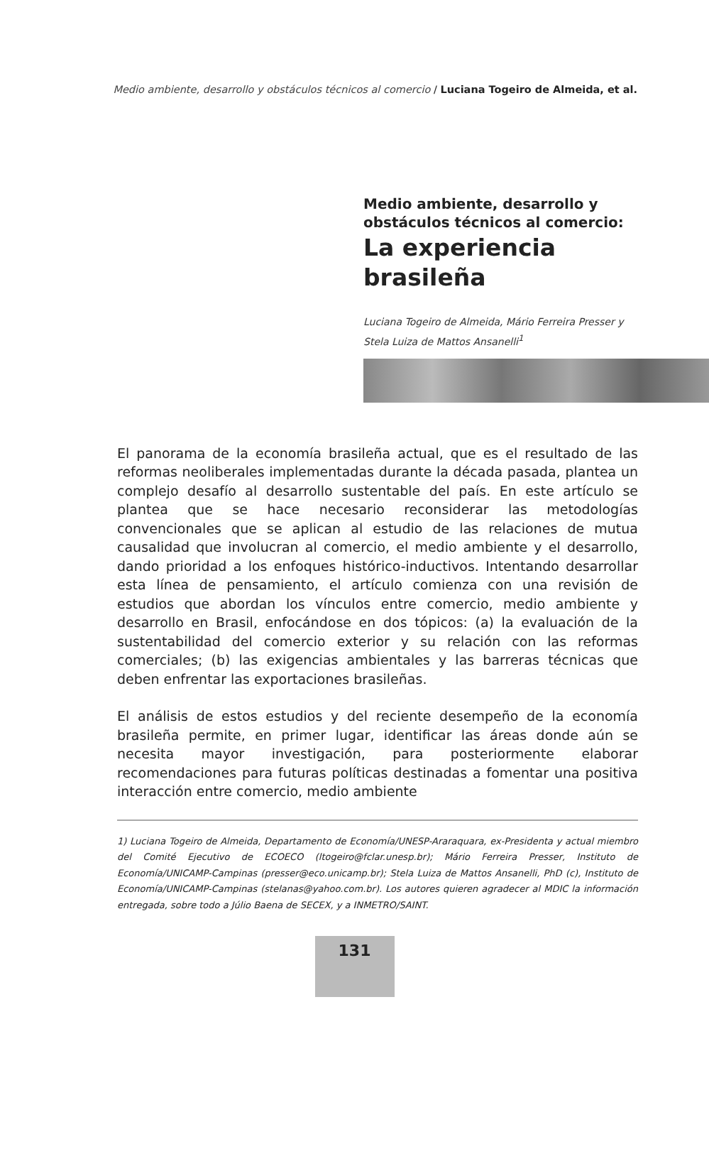Medio ambiente, desarrollo y obstáculos técnicos al comercio / Luciana Togeiro de Almeida, et al.
Medio ambiente, desarrollo y obstáculos técnicos al comercio:
La experiencia brasileña
Luciana Togeiro de Almeida, Mário Ferreira Presser y Stela Luiza de Mattos Ansanelli<sup>1</sup>
El panorama de la economía brasileña actual, que es el resultado de las reformas neoliberales implementadas durante la década pasada, plantea un complejo desafío al desarrollo sustentable del país. En este artículo se plantea que se hace necesario reconsiderar las metodologías convencionales que se aplican al estudio de las relaciones de mutua causalidad que involucran al comercio, el medio ambiente y el desarrollo, dando prioridad a los enfoques histórico-inductivos. Intentando desarrollar esta línea de pensamiento, el artículo comienza con una revisión de estudios que abordan los vínculos entre comercio, medio ambiente y desarrollo en Brasil, enfocándose en dos tópicos: (a) la evaluación de la sustentabilidad del comercio exterior y su relación con las reformas comerciales; (b) las exigencias ambientales y las barreras técnicas que deben enfrentar las exportaciones brasileñas.
El análisis de estos estudios y del reciente desempeño de la economía brasileña permite, en primer lugar, identificar las áreas donde aún se necesita mayor investigación, para posteriormente elaborar recomendaciones para futuras políticas destinadas a fomentar una positiva interacción entre comercio, medio ambiente
1) Luciana Togeiro de Almeida, Departamento de Economía/UNESP-Araraquara, ex-Presidenta y actual miembro del Comité Ejecutivo de ECOECO (ltogeiro@fclar.unesp.br); Mário Ferreira Presser, Instituto de Economía/UNICAMP-Campinas (presser@eco.unicamp.br); Stela Luiza de Mattos Ansanelli, PhD (c), Instituto de Economía/UNICAMP-Campinas (stelanas@yahoo.com.br). Los autores quieren agradecer al MDIC la información entregada, sobre todo a Júlio Baena de SECEX, y a INMETRO/SAINT.
131